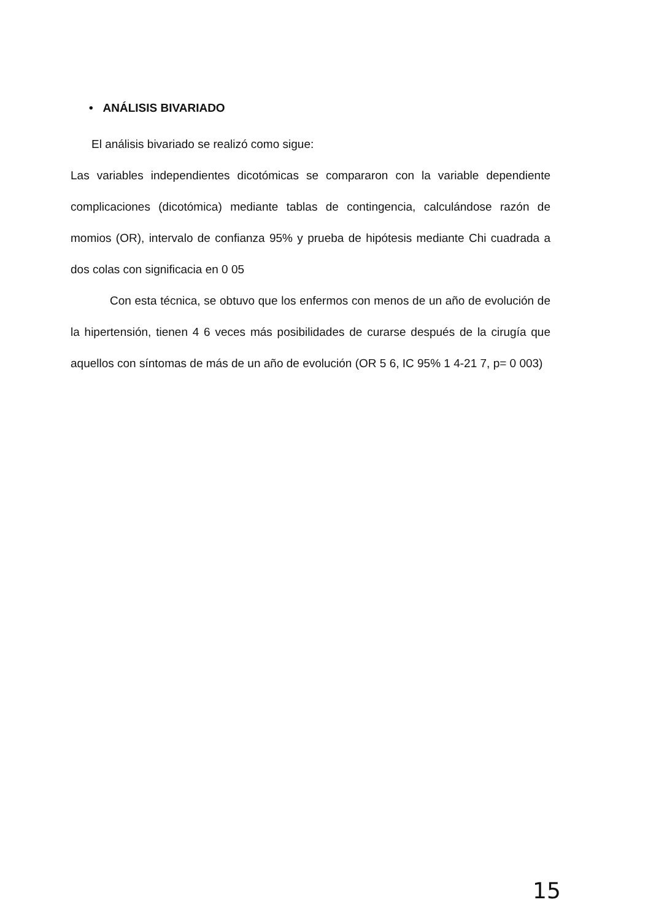• ANÁLISIS BIVARIADO
El análisis bivariado se realizó como sigue:
Las variables independientes dicotómicas se compararon con la variable dependiente complicaciones (dicotómica) mediante tablas de contingencia, calculándose razón de momios (OR), intervalo de confianza 95% y prueba de hipótesis mediante Chi cuadrada a dos colas con significacia en 0 05
Con esta técnica, se obtuvo que los enfermos con menos de un año de evolución de la hipertensión, tienen 4 6 veces más posibilidades de curarse después de la cirugía que aquellos con síntomas de más de un año de evolución (OR 5 6, IC 95% 1 4-21 7, p= 0 003)
15